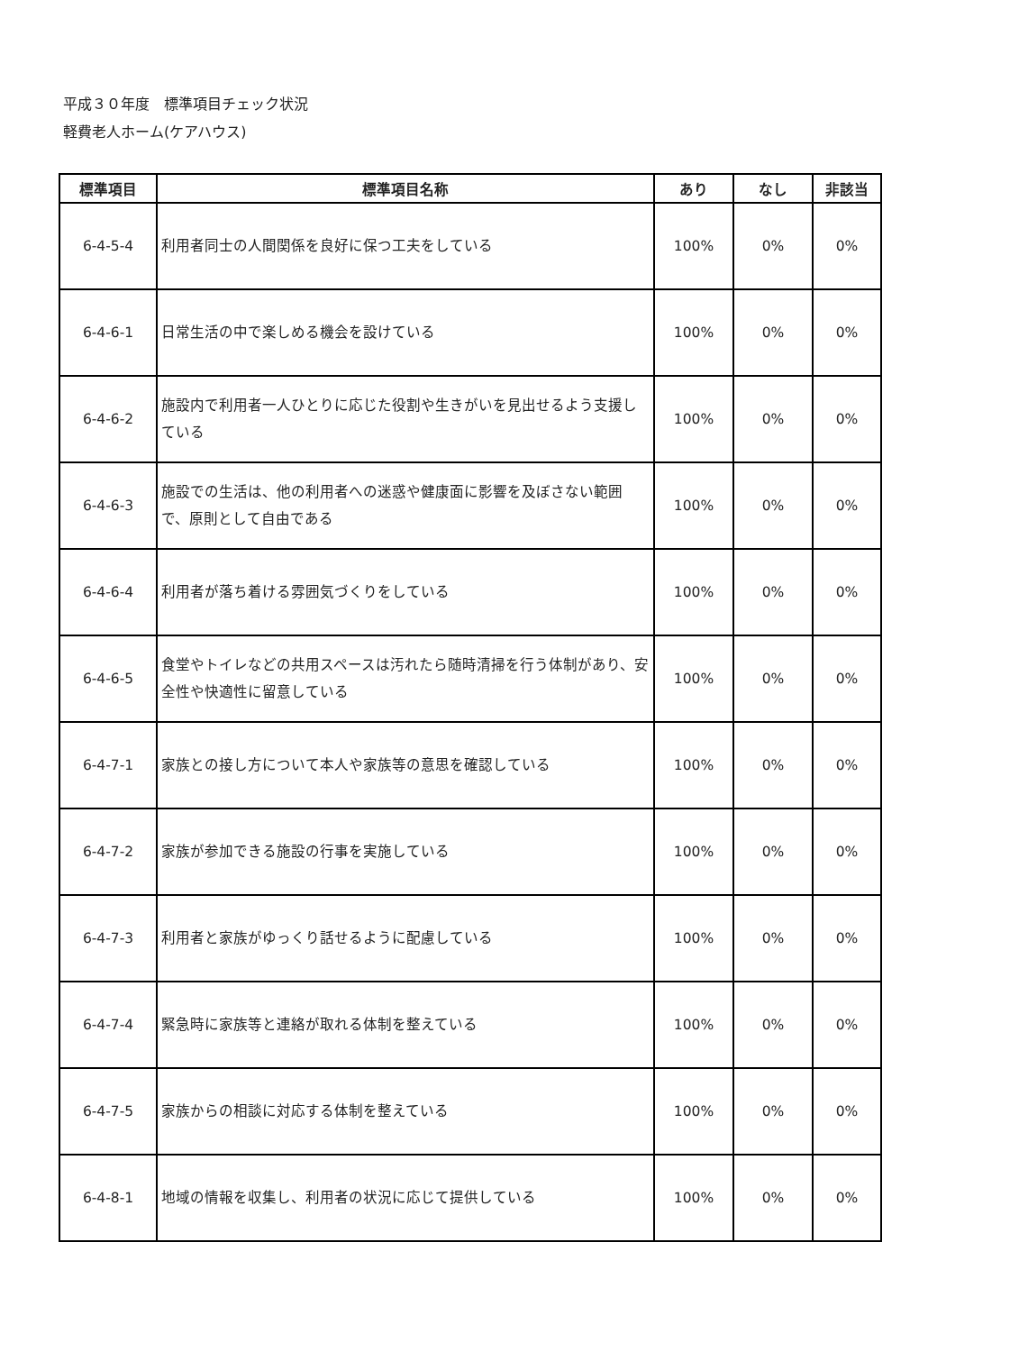平成３０年度　標準項目チェック状況
軽費老人ホーム(ケアハウス)
| 標準項目 | 標準項目名称 | あり | なし | 非該当 |
| --- | --- | --- | --- | --- |
| 6-4-5-4 | 利用者同士の人間関係を良好に保つ工夫をしている | 100% | 0% | 0% |
| 6-4-6-1 | 日常生活の中で楽しめる機会を設けている | 100% | 0% | 0% |
| 6-4-6-2 | 施設内で利用者一人ひとりに応じた役割や生きがいを見出せるよう支援している | 100% | 0% | 0% |
| 6-4-6-3 | 施設での生活は、他の利用者への迷惑や健康面に影響を及ぼさない範囲で、原則として自由である | 100% | 0% | 0% |
| 6-4-6-4 | 利用者が落ち着ける雰囲気づくりをしている | 100% | 0% | 0% |
| 6-4-6-5 | 食堂やトイレなどの共用スペースは汚れたら随時清掃を行う体制があり、安全性や快適性に留意している | 100% | 0% | 0% |
| 6-4-7-1 | 家族との接し方について本人や家族等の意思を確認している | 100% | 0% | 0% |
| 6-4-7-2 | 家族が参加できる施設の行事を実施している | 100% | 0% | 0% |
| 6-4-7-3 | 利用者と家族がゆっくり話せるように配慮している | 100% | 0% | 0% |
| 6-4-7-4 | 緊急時に家族等と連絡が取れる体制を整えている | 100% | 0% | 0% |
| 6-4-7-5 | 家族からの相談に対応する体制を整えている | 100% | 0% | 0% |
| 6-4-8-1 | 地域の情報を収集し、利用者の状況に応じて提供している | 100% | 0% | 0% |